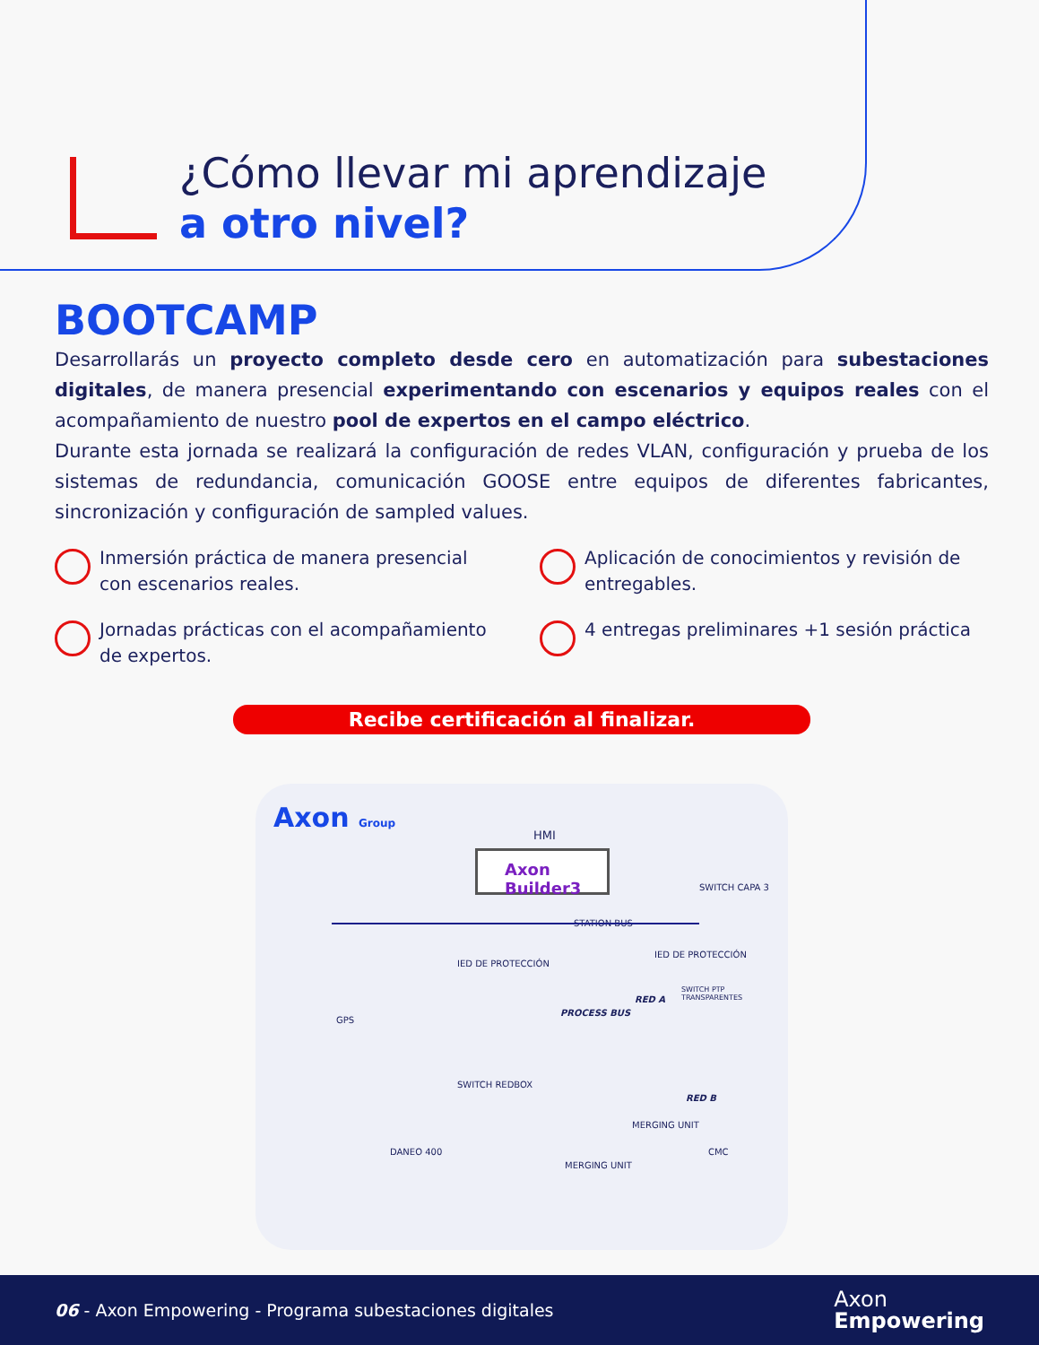¿Cómo llevar mi aprendizaje
a otro nivel?
BOOTCAMP
Desarrollarás un proyecto completo desde cero en automatización para subestaciones digitales, de manera presencial experimentando con escenarios y equipos reales con el acompañamiento de nuestro pool de expertos en el campo eléctrico.
Durante esta jornada se realizará la configuración de redes VLAN, configuración y prueba de los sistemas de redundancia, comunicación GOOSE entre equipos de diferentes fabricantes, sincronización y configuración de sampled values.
Inmersión práctica de manera presencial con escenarios reales.
Aplicación de conocimientos y revisión de entregables.
Jornadas prácticas con el acompañamiento de expertos.
4 entregas preliminares +1 sesión práctica
Recibe certificación al finalizar.
Axon Group
HMI
Axon Builder3
SWITCH CAPA 3
STATION BUS
IED DE PROTECCIÓN
IED DE PROTECCIÓN
GPS
PROCESS BUS
RED A
SWITCH PTP TRANSPARENTES
SWITCH REDBOX
RED B
MERGING UNIT
MERGING UNIT
DANEO 400 CMC
06 - Axon Empowering - Programa subestaciones digitales
Axon
Empowering